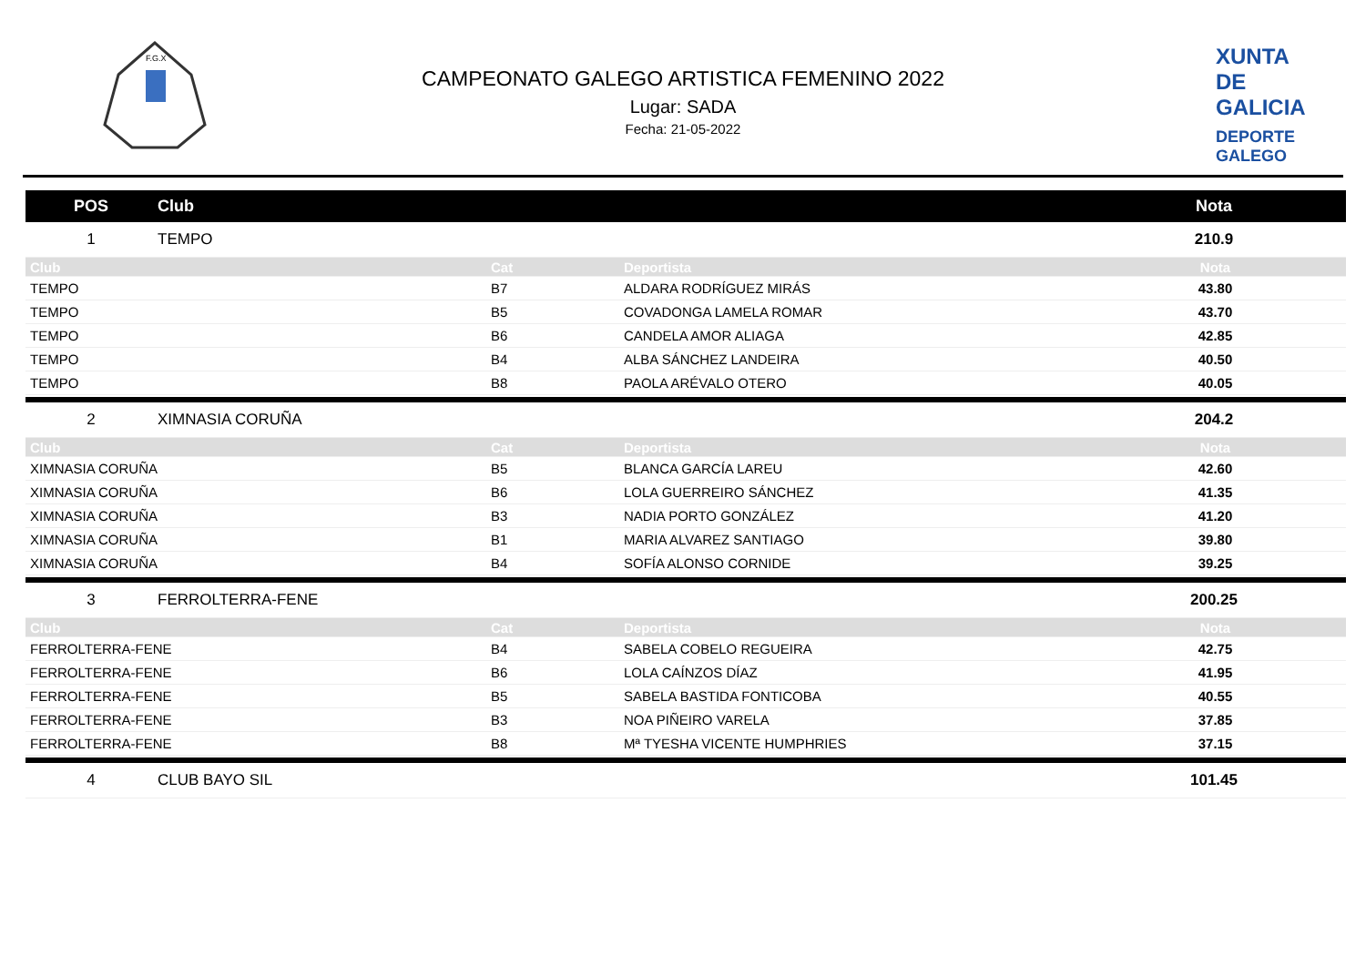F.G.X
CAMPEONATO GALEGO ARTISTICA FEMENINO 2022
Lugar: SADA
Fecha: 21-05-2022
XUNTA
DE GALICIA
DEPORTE
GALEGO
| POS | Club | Nota |
| --- | --- | --- |
| 1 | TEMPO | 210.9 |
| Club | Cat | Deportista | Nota |
| TEMPO | B7 | ALDARA RODRÍGUEZ MIRÁS | 43.80 |
| TEMPO | B5 | COVADONGA LAMELA ROMAR | 43.70 |
| TEMPO | B6 | CANDELA AMOR ALIAGA | 42.85 |
| TEMPO | B4 | ALBA SÁNCHEZ LANDEIRA | 40.50 |
| TEMPO | B8 | PAOLA ARÉVALO OTERO | 40.05 |
| 2 | XIMNASIA CORUÑA | 204.2 |
| Club | Cat | Deportista | Nota |
| XIMNASIA CORUÑA | B5 | BLANCA GARCÍA LAREU | 42.60 |
| XIMNASIA CORUÑA | B6 | LOLA GUERREIRO SÁNCHEZ | 41.35 |
| XIMNASIA CORUÑA | B3 | NADIA PORTO GONZÁLEZ | 41.20 |
| XIMNASIA CORUÑA | B1 | MARIA ALVAREZ SANTIAGO | 39.80 |
| XIMNASIA CORUÑA | B4 | SOFÍA ALONSO CORNIDE | 39.25 |
| 3 | FERROLTERRA-FENE | 200.25 |
| Club | Cat | Deportista | Nota |
| FERROLTERRA-FENE | B4 | SABELA COBELO REGUEIRA | 42.75 |
| FERROLTERRA-FENE | B6 | LOLA CAÍNZOS DÍAZ | 41.95 |
| FERROLTERRA-FENE | B5 | SABELA BASTIDA FONTICOBA | 40.55 |
| FERROLTERRA-FENE | B3 | NOA PIÑEIRO VARELA | 37.85 |
| FERROLTERRA-FENE | B8 | Mª TYESHA VICENTE HUMPHRIES | 37.15 |
| 4 | CLUB BAYO SIL | 101.45 |